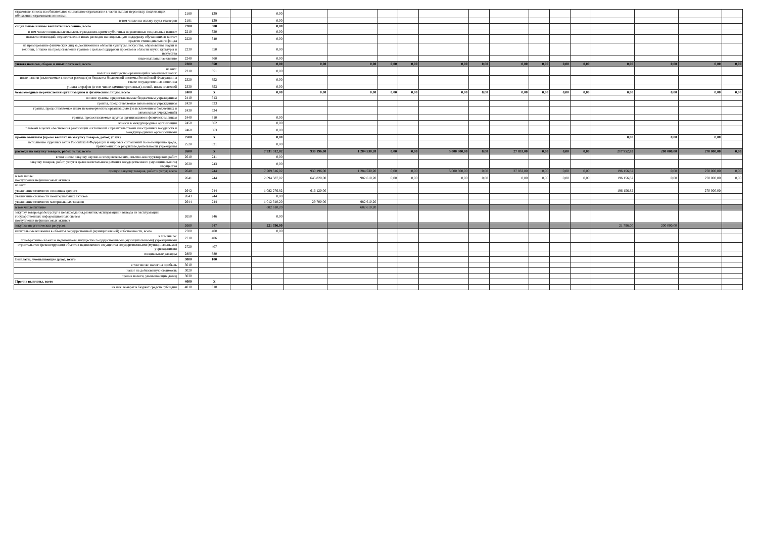| страховые взносы на обязательное социальное страхование в части выплат персоналу, подлежащих обложению страховыми взносами | 2180 | 139 | | 0,00 | | | | | | | | | | | | | | |
| в том числе: на оплату труда стажеров | 2181 | 139 | | 0,00 | | | | | | | | | | | | | | |
| социальные и иные выплаты населению, всего | 2200 | 300 | | 0,00 | | | | | | | | | | | | | | |
| в том числе: социальные выплаты гражданам, кроме публичных нормативных социальных выплат | 2210 | 320 | | 0,00 | | | | | | | | | | | | | | |
| выплата стипендий, осуществление иных расходов на социальную поддержку обучающихся за счет средств стипендиального фонда | 2220 | 340 | | 0,00 | | | | | | | | | | | | | | |
| на премирование физических лиц за достижения в области культуры, искусства, образования, науки и техники, а также на предоставление грантов с целью поддержки проектов в области науки, культуры и искусства | 2230 | 350 | | 0,00 | | | | | | | | | | | | | | |
| иные выплаты населению | 2240 | 360 | | 0,00 | | | | | | | | | | | | | | |
| уплата налогов, сборов и иных платежей, всего | 2300 | 850 | | 0,00 | 0,00 | 0,00 | 0,00 | 0,00 | 0,00 | 0,00 | 0,00 | 0,00 | 0,00 | 0,00 | 0,00 | 0,00 | 0,00 | 0,00 |
| из них: налог на имущество организаций и земельный налог | 2310 | 851 | | 0,00 | | | | | | | | | | | | | | |
| иные налоги (включаемые в состав расходов) в бюджеты бюджетной системы Российской Федерации, а также государственная пошлина | 2320 | 852 | | 0,00 | | | | | | | | | | | | | | |
| уплата штрафов (в том числе административных), пеней, иных платежей | 2330 | 853 | | 0,00 | | | | | | | | | | | | | | |
| безвозмездные перечисления организациям и физическим лицам, всего | 2400 | X | | 0,00 | 0,00 | 0,00 | 0,00 | 0,00 | 0,00 | 0,00 | 0,00 | 0,00 | 0,00 | 0,00 | 0,00 | 0,00 | 0,00 | 0,00 |
| из них: гранты, предоставляемые бюджетным учреждениям | 2410 | 613 | | | | | | | | | | | | | | | | |
| гранты, предоставляемые автономным учреждениям | 2420 | 623 | | | | | | | | | | | | | | | | |
| гранты, предоставляемые иным некоммерческим организациям (за исключением бюджетных и автономных учреждений) | 2430 | 634 | | | | | | | | | | | | | | | | |
| гранты, предоставляемые другим организациям и физическим лицам | 2440 | 810 | | 0,00 | | | | | | | | | | | | | | |
| взносы в международные организации | 2450 | 862 | | 0,00 | | | | | | | | | | | | | | |
| платежи в целях обеспечения реализации соглашений с правительствами иностранных государств и международными организациями | 2460 | 863 | | 0,00 | | | | | | | | | | | | | | |
| прочие выплаты (кроме выплат на закупку товаров, работ, услуг) | 2500 | X | | 0,00 | | | | | | | | | | | 0,00 | 0,00 | 0,00 | |
| исполнение судебных актов Российской Федерации и мировых соглашений по возмещению вреда, причиненного в результате деятельности учреждения | 2520 | 831 | | 0,00 | | | | | | | | | | | | | | |
| расходы на закупку товаров, работ, услуг, всего | 2600 | X | | 7 931 312,02 | 930 196,00 | 1 284 530,20 | 0,00 | 0,00 | 5 000 800,00 | 0,00 | 27 833,00 | 0,00 | 0,00 | 0,00 | 217 952,82 | 200 000,00 | 270 000,00 | 0,00 |
| в том числе: закупку научно-исследовательских, опытно-конструкторских работ | 2610 | 241 | | 0,00 | | | | | | | | | | | | | | |
| закупку товаров, работ, услуг в целях капитального ремонта государственного (муниципального) имущества | 2630 | 243 | | 0,00 | | | | | | | | | | | | | | |
| прочую закупку товаров, работ и услуг, всего | 2640 | 244 | | 7 709 516,02 | 930 196,00 | 1 284 530,20 | 0,00 | 0,00 | 5 000 800,00 | 0,00 | 27 833,00 | 0,00 | 0,00 | 0,00 | 196 156,82 | 0,00 | 270 000,00 | 0,00 |
| в том числе: поступления нефинансовых активов | 2641 | 244 | | 2 094 587,02 | 645 820,00 | 982 610,20 | 0,00 | 0,00 | 0,00 | 0,00 | 0,00 | 0,00 | 0,00 | 0,00 | 196 156,82 | 0,00 | 270 000,00 | 0,00 |
| из них: | | | | | | | | | | | | | | | | | | |
| увеличение стоимости основных средств | 2642 | 244 | | 1 082 276,82 | 616 120,00 | | | | | | | | | | 196 156,82 | | 270 000,00 | |
| увеличение стоимости нематериальных активов | 2643 | 244 | | 0,00 | | | | | | | | | | | | | | |
| увеличение стоимости материальных запасов | 2644 | 244 | | 1 012 310,20 | 29 700,00 | 982 610,20 | | | | | | | | | | | | |
| в том числе питание | | | | 682 610,20 | | 682 610,20 | | | | | | | | | | | | |
| закупку товаров,работ,услуг в целяхсоздания,развития,эксплуатации и вывода из эксплуатации государственных информационных систем поступления нефинансовых активов | 2650 | 246 | | 0,00 | | | | | | | | | | | | | | |
| закупка энергетических ресурсов | 2660 | 247 | | 221 796,00 | | | | | | | | | | | 21 796,00 | 200 000,00 | | |
| капитальные вложения в объекты государственной (муниципальной) собственности, всего | 2700 | 400 | | 0,00 | | | | | | | | | | | | | | |
| в том числе: приобретение объектов недвижимого имущества государственными (муниципальными) учреждениями | 2710 | 406 | | | | | | | | | | | | | | | | |
| строительство (реконструкция) объектов недвижимого имущества государственными (муниципальными) учреждениями | 2720 | 407 | | | | | | | | | | | | | | | | |
| специальные расходы | 2800 | 880 | | | | | | | | | | | | | | | | |
| Выплаты, уменьшающие доход, всего | 3000 | 100 | | | | | | | | | | | | | | | | |
| в том числе: налог на прибыль | 3010 | | | | | | | | | | | | | | | | | |
| налог на добавленную стоимость | 3020 | | | | | | | | | | | | | | | | | |
| прочие налоги, уменьшающие доход | 3030 | | | | | | | | | | | | | | | | | |
| Прочие выплаты, всего | 4000 | X | | | | | | | | | | | | | | | | |
| из них: возврат в бюджет средств субсидии | 4010 | 610 | | | | | | | | | | | | | | | | |